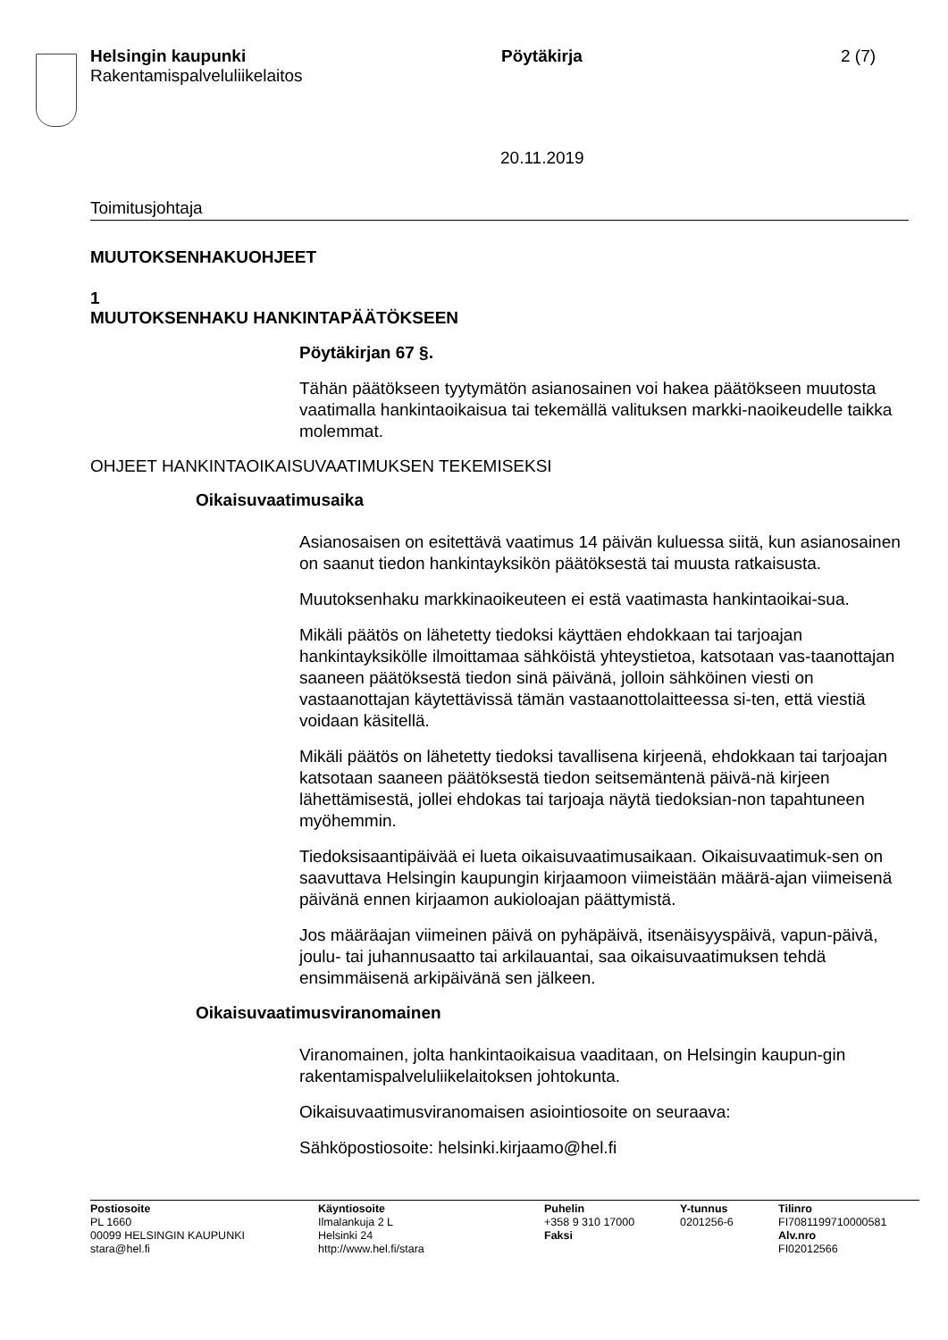Helsingin kaupunki
Rakentamispalveluliikelaitos
Pöytäkirja 2 (7)
20.11.2019
Toimitusjohtaja
MUUTOKSENHAKUOHJEET
1
MUUTOKSENHAKU HANKINTAPÄÄTÖKSEEN
Pöytäkirjan 67 §.
Tähän päätökseen tyytymätön asianosainen voi hakea päätökseen muutosta vaatimalla hankintaoikaisua tai tekemällä valituksen markki-naoikeudelle taikka molemmat.
OHJEET HANKINTAOIKAISUVAATIMUKSEN TEKEMISEKSI
Oikaisuvaatimusaika
Asianosaisen on esitettävä vaatimus 14 päivän kuluessa siitä, kun asianosainen on saanut tiedon hankintayksikön päätöksestä tai muusta ratkaisusta.
Muutoksenhaku markkinaoikeuteen ei estä vaatimasta hankintaoikai-sua.
Mikäli päätös on lähetetty tiedoksi käyttäen ehdokkaan tai tarjoajan hankintayksikölle ilmoittamaa sähköistä yhteystietoa, katsotaan vas-taanottajan saaneen päätöksestä tiedon sinä päivänä, jolloin sähköinen viesti on vastaanottajan käytettävissä tämän vastaanottolaitteessa si-ten, että viestiä voidaan käsitellä.
Mikäli päätös on lähetetty tiedoksi tavallisena kirjeenä, ehdokkaan tai tarjoajan katsotaan saaneen päätöksestä tiedon seitsemäntenä päivä-nä kirjeen lähettämisestä, jollei ehdokas tai tarjoaja näytä tiedoksian-non tapahtuneen myöhemmin.
Tiedoksisaantipäivää ei lueta oikaisuvaatimusaikaan. Oikaisuvaatimuk-sen on saavuttava Helsingin kaupungin kirjaamoon viimeistään määrä-ajan viimeisenä päivänä ennen kirjaamon aukioloajan päättymistä.
Jos määräajan viimeinen päivä on pyhäpäivä, itsenäisyyspäivä, vapun-päivä, joulu- tai juhannusaatto tai arkilauantai, saa oikaisuvaatimuksen tehdä ensimmäisenä arkipäivänä sen jälkeen.
Oikaisuvaatimusviranomainen
Viranomainen, jolta hankintaoikaisua vaaditaan, on Helsingin kaupun-gin rakentamispalveluliikelaitoksen johtokunta.
Oikaisuvaatimusviranomaisen asiointiosoite on seuraava:
Sähköpostiosoite: helsinki.kirjaamo@hel.fi
Postiosoite
PL 1660
00099 HELSINGIN KAUPUNKI
stara@hel.fi
Käyntiosoite
Ilmalankuja 2 L
Helsinki 24
http://www.hel.fi/stara
Puhelin
+358 9 310 17000
Faksi
Y-tunnus
0201256-6
Tilinro
FI7081199710000581
Alv.nro
FI02012566